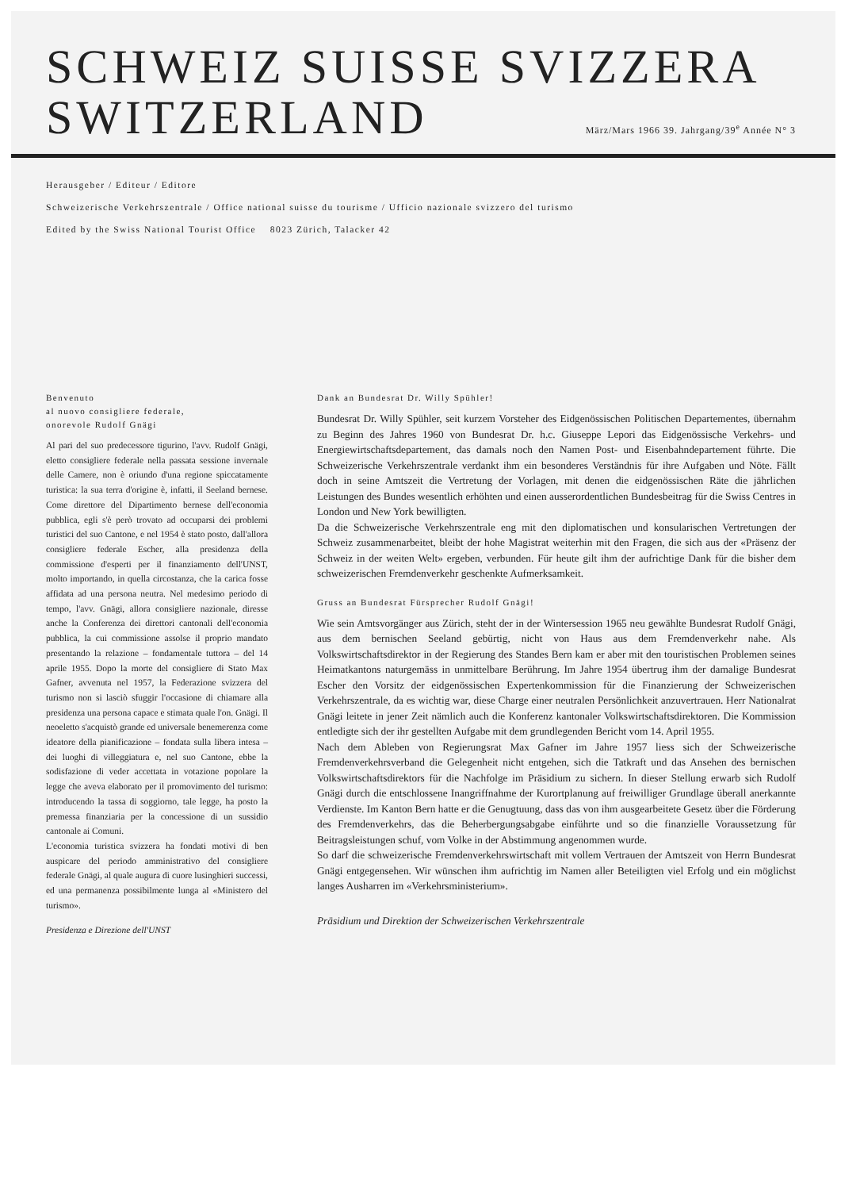SCHWEIZ SUISSE SVIZZERA
SWITZERLAND
März/Mars 1966 39. Jahrgang/39<sup>e</sup> Année N° 3
Herausgeber / Editeur / Editore
Schweizerische Verkehrszentrale / Office national suisse du tourisme / Ufficio nazionale svizzero del turismo
Edited by the Swiss National Tourist Office 8023 Zürich, Talacker 42
Benvenuto
al nuovo consigliere federale,
onorevole Rudolf Gnägi
Al pari del suo predecessore tigurino, l'avv. Rudolf Gnägi, eletto consigliere federale nella passata sessione invernale delle Camere, non è oriundo d'una regione spiccatamente turistica: la sua terra d'origine è, infatti, il Seeland bernese. Come direttore del Dipartimento bernese dell'economia pubblica, egli s'è però trovato ad occuparsi dei problemi turistici del suo Cantone, e nel 1954 è stato posto, dall'allora consigliere federale Escher, alla presidenza della commissione d'esperti per il finanziamento dell'UNST, molto importando, in quella circostanza, che la carica fosse affidata ad una persona neutra. Nel medesimo periodo di tempo, l'avv. Gnägi, allora consigliere nazionale, diresse anche la Conferenza dei direttori cantonali dell'economia pubblica, la cui commissione assolse il proprio mandato presentando la relazione – fondamentale tuttora – del 14 aprile 1955. Dopo la morte del consigliere di Stato Max Gafner, avvenuta nel 1957, la Federazione svizzera del turismo non si lasciò sfuggir l'occasione di chiamare alla presidenza una persona capace e stimata quale l'on. Gnägi. Il neoeletto s'acquistò grande ed universale benemerenza come ideatore della pianificazione – fondata sulla libera intesa – dei luoghi di villeggiatura e, nel suo Cantone, ebbe la sodisfazione di veder accettata in votazione popolare la legge che aveva elaborato per il promovimento del turismo: introducendo la tassa di soggiorno, tale legge, ha posto la premessa finanziaria per la concessione di un sussidio cantonale ai Comuni.
L'economia turistica svizzera ha fondati motivi di ben auspicare del periodo amministrativo del consigliere federale Gnägi, al quale augura di cuore lusinghieri successi, ed una permanenza possibilmente lunga al «Ministero del turismo».
Presidenza e Direzione dell'UNST
Dank an Bundesrat Dr. Willy Spühler!
Bundesrat Dr. Willy Spühler, seit kurzem Vorsteher des Eidgenössischen Politischen Departementes, übernahm zu Beginn des Jahres 1960 von Bundesrat Dr. h.c. Giuseppe Lepori das Eidgenössische Verkehrs- und Energiewirtschaftsdepartement, das damals noch den Namen Post- und Eisenbahndepartement führte. Die Schweizerische Verkehrszentrale verdankt ihm ein besonderes Verständnis für ihre Aufgaben und Nöte. Fällt doch in seine Amtszeit die Vertretung der Vorlagen, mit denen die eidgenössischen Räte die jährlichen Leistungen des Bundes wesentlich erhöhten und einen ausserordentlichen Bundesbeitrag für die Swiss Centres in London und New York bewilligten.
Da die Schweizerische Verkehrszentrale eng mit den diplomatischen und konsularischen Vertretungen der Schweiz zusammenarbeitet, bleibt der hohe Magistrat weiterhin mit den Fragen, die sich aus der «Präsenz der Schweiz in der weiten Welt» ergeben, verbunden. Für heute gilt ihm der aufrichtige Dank für die bisher dem schweizerischen Fremdenverkehr geschenkte Aufmerksamkeit.
Gruss an Bundesrat Fürsprecher Rudolf Gnägi!
Wie sein Amtsvorgänger aus Zürich, steht der in der Wintersession 1965 neu gewählte Bundesrat Rudolf Gnägi, aus dem bernischen Seeland gebürtig, nicht von Haus aus dem Fremdenverkehr nahe. Als Volkswirtschaftsdirektor in der Regierung des Standes Bern kam er aber mit den touristischen Problemen seines Heimatkantons naturgemäss in unmittelbare Berührung. Im Jahre 1954 übertrug ihm der damalige Bundesrat Escher den Vorsitz der eidgenössischen Expertenkommission für die Finanzierung der Schweizerischen Verkehrszentrale, da es wichtig war, diese Charge einer neutralen Persönlichkeit anzuvertrauen. Herr Nationalrat Gnägi leitete in jener Zeit nämlich auch die Konferenz kantonaler Volkswirtschaftsdirektoren. Die Kommission entledigte sich der ihr gestellten Aufgabe mit dem grundlegenden Bericht vom 14. April 1955.
Nach dem Ableben von Regierungsrat Max Gafner im Jahre 1957 liess sich der Schweizerische Fremdenverkehrsverband die Gelegenheit nicht entgehen, sich die Tatkraft und das Ansehen des bernischen Volkswirtschaftsdirektors für die Nachfolge im Präsidium zu sichern. In dieser Stellung erwarb sich Rudolf Gnägi durch die entschlossene Inangriffnahme der Kurortplanung auf freiwilliger Grundlage überall anerkannte Verdienste. Im Kanton Bern hatte er die Genugtuung, dass das von ihm ausgearbeitete Gesetz über die Förderung des Fremdenverkehrs, das die Beherbergungsabgabe einführte und so die finanzielle Voraussetzung für Beitragsleistungen schuf, vom Volke in der Abstimmung angenommen wurde.
So darf die schweizerische Fremdenverkehrswirtschaft mit vollem Vertrauen der Amtszeit von Herrn Bundesrat Gnägi entgegensehen. Wir wünschen ihm aufrichtig im Namen aller Beteiligten viel Erfolg und ein möglichst langes Ausharren im «Verkehrsministerium».
Präsidium und Direktion der Schweizerischen Verkehrszentrale